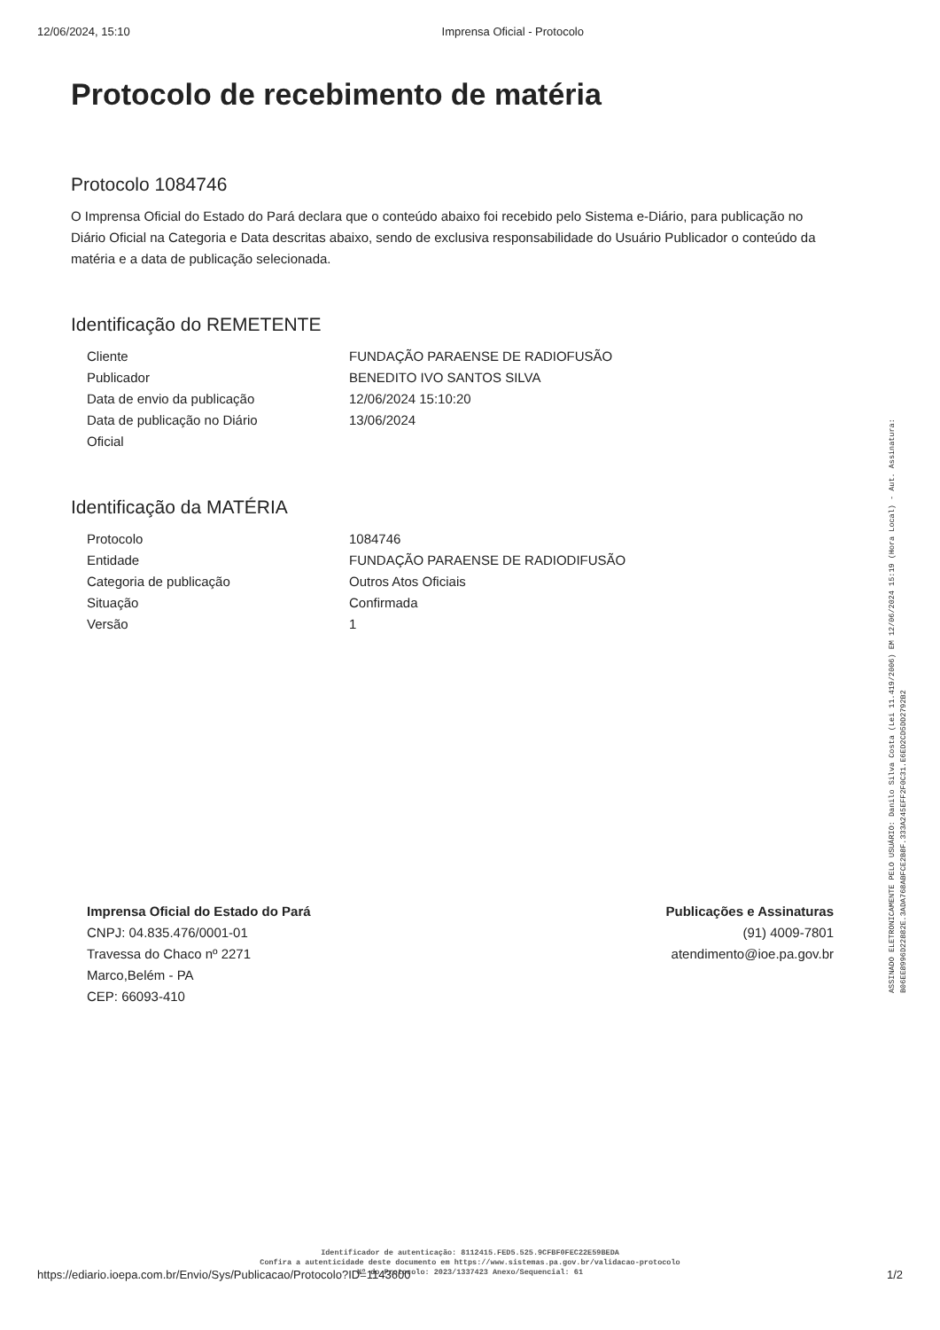12/06/2024, 15:10 Imprensa Oficial - Protocolo
Protocolo de recebimento de matéria
Protocolo 1084746
O Imprensa Oficial do Estado do Pará declara que o conteúdo abaixo foi recebido pelo Sistema e-Diário, para publicação no Diário Oficial na Categoria e Data descritas abaixo, sendo de exclusiva responsabilidade do Usuário Publicador o conteúdo da matéria e a data de publicação selecionada.
Identificação do REMETENTE
| Cliente | FUNDAÇÃO PARAENSE DE RADIOFUSÃO |
| Publicador | BENEDITO IVO SANTOS SILVA |
| Data de envio da publicação | 12/06/2024 15:10:20 |
| Data de publicação no Diário Oficial | 13/06/2024 |
Identificação da MATÉRIA
| Protocolo | 1084746 |
| Entidade | FUNDAÇÃO PARAENSE DE RADIODIFUSÃO |
| Categoria de publicação | Outros Atos Oficiais |
| Situação | Confirmada |
| Versão | 1 |
Imprensa Oficial do Estado do Pará
CNPJ: 04.835.476/0001-01
Travessa do Chaco nº 2271
Marco,Belém - PA
CEP: 66093-410
Publicações e Assinaturas
(91) 4009-7801
atendimento@ioe.pa.gov.br
ASSINADO ELETRONICAMENTE PELO USUÁRIO: Danilo Silva Costa (Lei 11.419/2006) EM 12/06/2024 15:19 (Hora Local) - Aut. Assinatura: B06EE8996D22882E.3ADA768ABFCE2B8F.333A245EFF2F0C31.E6ED2CD5DD2792B2
Identificador de autenticação: 8112415.FED5.525.9CFBF0FEC22E59BEDA
Confira a autenticidade deste documento em https://www.sistemas.pa.gov.br/validacao-protocolo
Nº do Protocolo: 2023/1337423 Anexo/Sequencial: 61
https://ediario.ioepa.com.br/Envio/Sys/Publicacao/Protocolo?ID=1143600 1/2